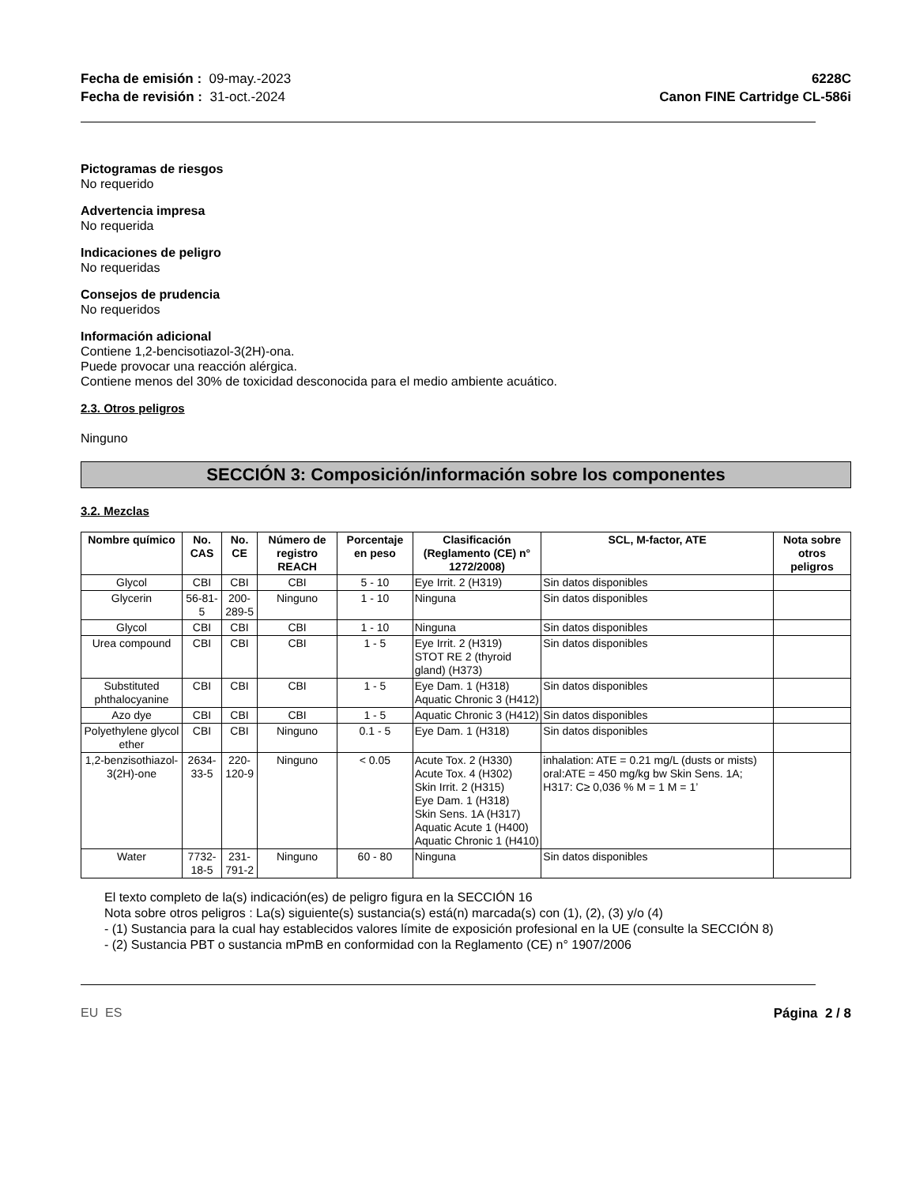Fecha de emisión : 09-may.-2023
Fecha de revisión : 31-oct.-2024
6228C
Canon FINE Cartridge CL-586i
Pictogramas de riesgos
No requerido
Advertencia impresa
No requerida
Indicaciones de peligro
No requeridas
Consejos de prudencia
No requeridos
Información adicional
Contiene 1,2-bencisotiazol-3(2H)-ona.
Puede provocar una reacción alérgica.
Contiene menos del 30% de toxicidad desconocida para el medio ambiente acuático.
2.3. Otros peligros
Ninguno
SECCIÓN 3: Composición/información sobre los componentes
3.2. Mezclas
| Nombre químico | No. CAS | No. CE | Número de registro REACH | Porcentaje en peso | Clasificación (Reglamento (CE) n° 1272/2008) | SCL, M-factor, ATE | Nota sobre otros peligros |
| --- | --- | --- | --- | --- | --- | --- | --- |
| Glycol | CBI | CBI | CBI | 5 - 10 | Eye Irrit. 2 (H319) | Sin datos disponibles | |
| Glycerin | 56-81-5 | 200-289-5 | Ninguno | 1 - 10 | Ninguna | Sin datos disponibles | |
| Glycol | CBI | CBI | CBI | 1 - 10 | Ninguna | Sin datos disponibles | |
| Urea compound | CBI | CBI | CBI | 1 - 5 | Eye Irrit. 2 (H319) STOT RE 2 (thyroid gland) (H373) | Sin datos disponibles | |
| Substituted phthalocyanine | CBI | CBI | CBI | 1 - 5 | Eye Dam. 1 (H318) Aquatic Chronic 3 (H412) | Sin datos disponibles | |
| Azo dye | CBI | CBI | CBI | 1 - 5 | Aquatic Chronic 3 (H412) | Sin datos disponibles | |
| Polyethylene glycol ether | CBI | CBI | Ninguno | 0.1 - 5 | Eye Dam. 1 (H318) | Sin datos disponibles | |
| 1,2-benzisothiazol-3(2H)-one | 2634-33-5 | 220-120-9 | Ninguno | < 0.05 | Acute Tox. 2 (H330) Acute Tox. 4 (H302) Skin Irrit. 2 (H315) Eye Dam. 1 (H318) Skin Sens. 1A (H317) Aquatic Acute 1 (H400) Aquatic Chronic 1 (H410) | inhalation: ATE = 0.21 mg/L (dusts or mists) oral:ATE = 450 mg/kg bw Skin Sens. 1A; H317: C≥ 0,036 % M = 1 M = 1’ | |
| Water | 7732-18-5 | 231-791-2 | Ninguno | 60 - 80 | Ninguna | Sin datos disponibles | |
El texto completo de la(s) indicación(es) de peligro figura en la SECCIÓN 16
Nota sobre otros peligros : La(s) siguiente(s) sustancia(s) está(n) marcada(s) con (1), (2), (3) y/o (4)
- (1) Sustancia para la cual hay establecidos valores límite de exposición profesional en la UE (consulte la SECCIÓN 8)
- (2) Sustancia PBT o sustancia mPmB en conformidad con la Reglamento (CE) n° 1907/2006
EU ES Página 2 / 8